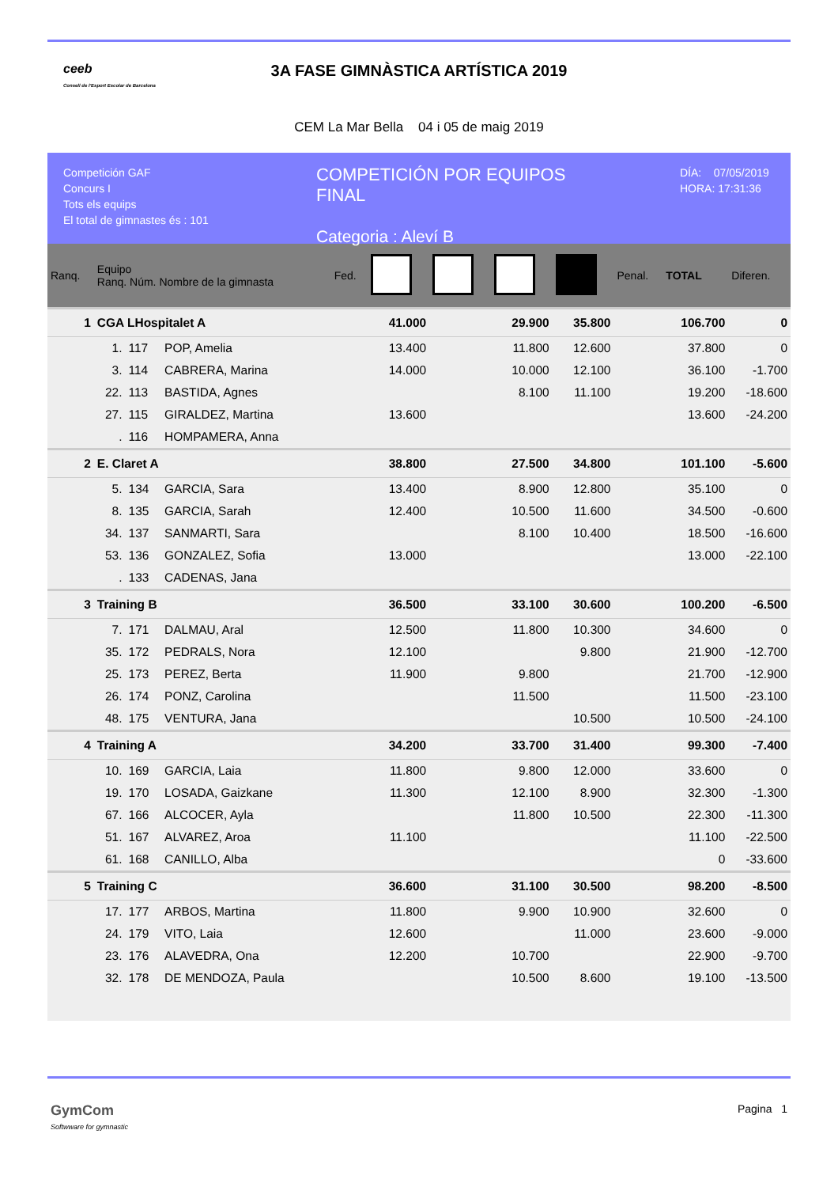ceeb
Consell de l'Esport Escolar de Barcelona
3A FASE GIMNÀSTICA ARTÍSTICA 2019
CEM La Mar Bella 04 i 05 de maig 2019
Competición GAF
Concurs I
Tots els equips
El total de gimnastes és : 101
COMPETICIÓN POR EQUIPOS
FINAL
Categoria : Aleví B
DÍA: 07/05/2019
HORA: 17:31:36
| Ranq. | Equipo Ranq. Núm. Nombre de la gimnasta | | | Fed. | | | | | Penal. | TOTAL | Diferen. |
| --- | --- | --- | --- | --- | --- | --- | --- | --- | --- | --- | --- |
| 1 | CGA LHospitalet A | | | | 41.000 | | 29.900 | 35.800 | | 106.700 | 0 |
| | 1. | 117 | POP, Amelia | | 13.400 | | 11.800 | 12.600 | | 37.800 | 0 |
| | 3. | 114 | CABRERA, Marina | | 14.000 | | 10.000 | 12.100 | | 36.100 | -1.700 |
| | 22. | 113 | BASTIDA, Agnes | | | | 8.100 | 11.100 | | 19.200 | -18.600 |
| | 27. | 115 | GIRALDEZ, Martina | | 13.600 | | | | | 13.600 | -24.200 |
| | . | 116 | HOMPAMERA, Anna | | | | | | | | |
| 2 | E. Claret A | | | | 38.800 | | 27.500 | 34.800 | | 101.100 | -5.600 |
| | 5. | 134 | GARCIA, Sara | | 13.400 | | 8.900 | 12.800 | | 35.100 | 0 |
| | 8. | 135 | GARCIA, Sarah | | 12.400 | | 10.500 | 11.600 | | 34.500 | -0.600 |
| | 34. | 137 | SANMARTI, Sara | | | | 8.100 | 10.400 | | 18.500 | -16.600 |
| | 53. | 136 | GONZALEZ, Sofia | | 13.000 | | | | | 13.000 | -22.100 |
| | . | 133 | CADENAS, Jana | | | | | | | | |
| 3 | Training B | | | | 36.500 | | 33.100 | 30.600 | | 100.200 | -6.500 |
| | 7. | 171 | DALMAU, Aral | | 12.500 | | 11.800 | 10.300 | | 34.600 | 0 |
| | 35. | 172 | PEDRALS, Nora | | 12.100 | | | 9.800 | | 21.900 | -12.700 |
| | 25. | 173 | PEREZ, Berta | | 11.900 | | 9.800 | | | 21.700 | -12.900 |
| | 26. | 174 | PONZ, Carolina | | | | 11.500 | | | 11.500 | -23.100 |
| | 48. | 175 | VENTURA, Jana | | | | | 10.500 | | 10.500 | -24.100 |
| 4 | Training A | | | | 34.200 | | 33.700 | 31.400 | | 99.300 | -7.400 |
| | 10. | 169 | GARCIA, Laia | | 11.800 | | 9.800 | 12.000 | | 33.600 | 0 |
| | 19. | 170 | LOSADA, Gaizkane | | 11.300 | | 12.100 | 8.900 | | 32.300 | -1.300 |
| | 67. | 166 | ALCOCER, Ayla | | | | 11.800 | 10.500 | | 22.300 | -11.300 |
| | 51. | 167 | ALVAREZ, Aroa | | 11.100 | | | | | 11.100 | -22.500 |
| | 61. | 168 | CANILLO, Alba | | | | | | | 0 | -33.600 |
| 5 | Training C | | | | 36.600 | | 31.100 | 30.500 | | 98.200 | -8.500 |
| | 17. | 177 | ARBOS, Martina | | 11.800 | | 9.900 | 10.900 | | 32.600 | 0 |
| | 24. | 179 | VITO, Laia | | 12.600 | | | 11.000 | | 23.600 | -9.000 |
| | 23. | 176 | ALAVEDRA, Ona | | 12.200 | | 10.700 | | | 22.900 | -9.700 |
| | 32. | 178 | DE MENDOZA, Paula | | | | 10.500 | 8.600 | | 19.100 | -13.500 |
GymCom
Softwware for gymnastic
Pagina 1